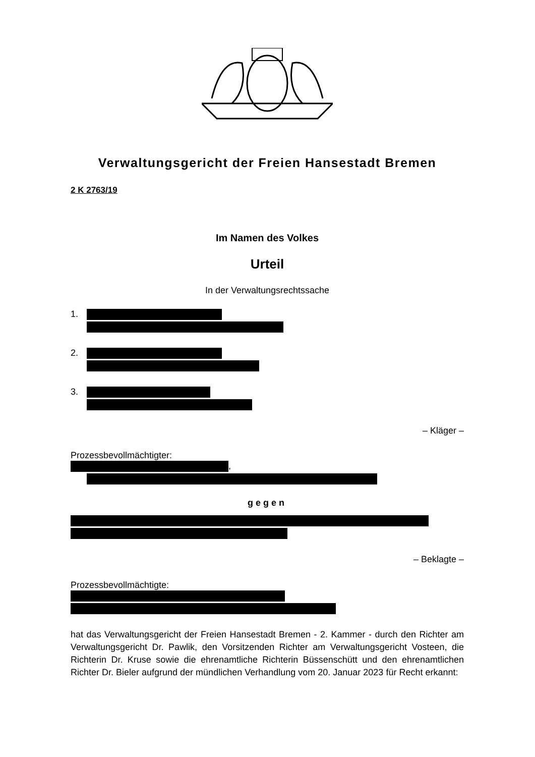Verwaltungsgericht der Freien Hansestadt Bremen
2 K 2763/19
Im Namen des Volkes
Urteil
In der Verwaltungsrechtssache
1.
2.
3.
– Kläger –
Prozessbevollmächtigter:
,
gegen
– Beklagte –
Prozessbevollmächtigte:
hat das Verwaltungsgericht der Freien Hansestadt Bremen - 2. Kammer - durch den Richter am Verwaltungsgericht Dr. Pawlik, den Vorsitzenden Richter am Verwaltungsgericht Vosteen, die Richterin Dr. Kruse sowie die ehrenamtliche Richterin Büssenschütt und den ehrenamtlichen Richter Dr. Bieler aufgrund der mündlichen Verhandlung vom 20. Januar 2023 für Recht erkannt: